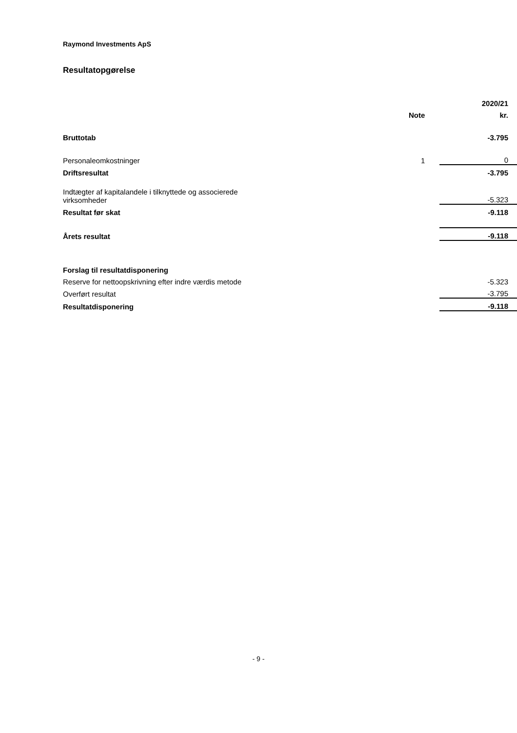Raymond Investments ApS
Resultatopgørelse
| | | 2020/21 |
| | Note | kr. |
| Bruttotab | | -3.795 |
| Personaleomkostninger | 1 | 0 |
| Driftsresultat | | -3.795 |
| Indtægter af kapitalandele i tilknyttede og associerede virksomheder | | -5.323 |
| Resultat før skat | | -9.118 |
| Årets resultat | | -9.118 |
| Forslag til resultatdisponering | | |
| Reserve for nettoopskrivning efter indre værdis metode | | -5.323 |
| Overført resultat | | -3.795 |
| Resultatdisponering | | -9.118 |
- 9 -